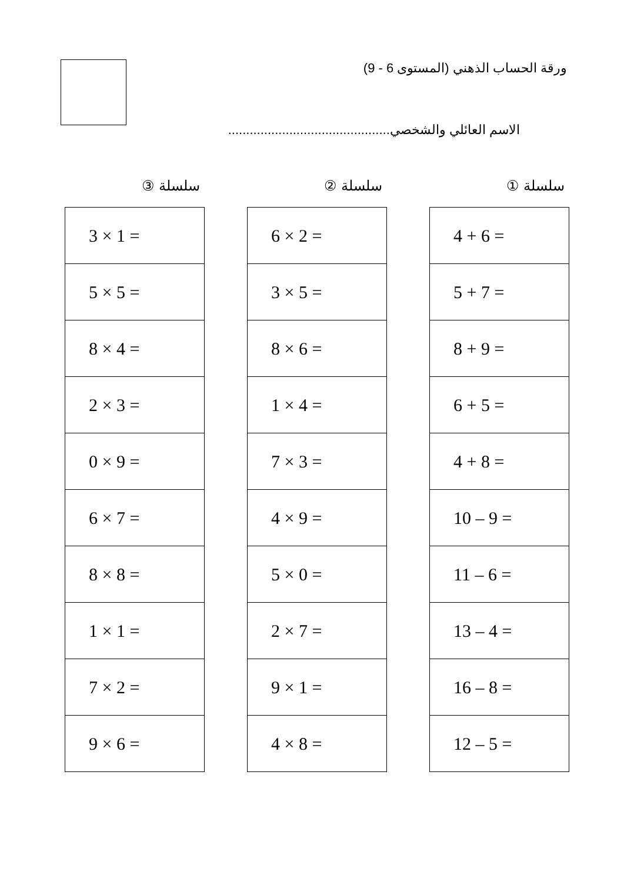ورقة الحساب الذهني (المستوى 6 - 9)
الاسم العائلي والشخصي.............................................
سلسلة ①
| 4 + 6 = |
| 5 + 7 = |
| 8 + 9 = |
| 6 + 5 = |
| 4 + 8 = |
| 10 – 9 = |
| 11 – 6 = |
| 13 – 4 = |
| 16 – 8 = |
| 12 – 5 = |
سلسلة ②
| 6 × 2 = |
| 3 × 5 = |
| 8 × 6 = |
| 1 × 4 = |
| 7 × 3 = |
| 4 × 9 = |
| 5 × 0 = |
| 2 × 7 = |
| 9 × 1 = |
| 4 × 8 = |
سلسلة ③
| 3 × 1 = |
| 5 × 5 = |
| 8 × 4 = |
| 2 × 3 = |
| 0 × 9 = |
| 6 × 7 = |
| 8 × 8 = |
| 1 × 1 = |
| 7 × 2 = |
| 9 × 6 = |